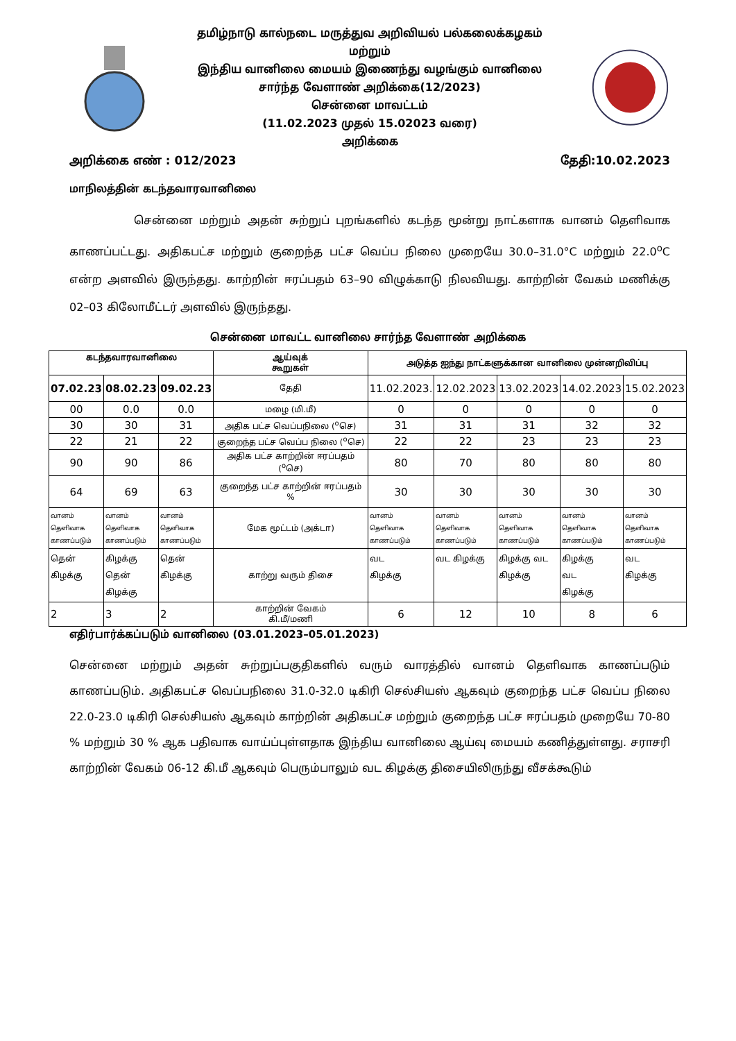தமிழ்நாடு கால்நடை மருத்துவ அறிவியல் பல்கலைக்கழகம்
மற்றும்
இந்திய வானிலை மையம் இணைந்து வழங்கும் வானிலை
சார்ந்த வேளாண் அறிக்கை(12/2023)
சென்னை மாவட்டம்
(11.02.2023 முதல் 15.02023 வரை)
அறிக்கை
அறிக்கை எண் : 012/2023 தேதி:10.02.2023
மாநிலத்தின் கடந்தவாரவானிலை
சென்னை மற்றும் அதன் சுற்றுப் புறங்களில் கடந்த மூன்று நாட்களாக வானம் தெளிவாக காணப்பட்டது. அதிகபட்ச மற்றும் குறைந்த பட்ச வெப்ப நிலை முறையே 30.0–31.0°C மற்றும் 22.0<sup>o</sup>C என்ற அளவில் இருந்தது. காற்றின் ஈரப்பதம் 63–90 விழுக்காடு நிலவியது. காற்றின் வேகம் மணிக்கு 02–03 கிலோமீட்டர் அளவில் இருந்தது.
சென்னை மாவட்ட வானிலை சார்ந்த வேளாண் அறிக்கை
| கடந்தவாரவானிலை | | | ஆய்வுக் கூறுகள் | அடுத்த ஐந்து நாட்களுக்கான வானிலை முன்னறிவிப்பு | | | | |
| --- | --- | --- | --- | --- | --- | --- | --- | --- |
| 07.02.23 | 08.02.23 | 09.02.23 | தேதி | 11.02.2023. | 12.02.2023 | 13.02.2023 | 14.02.2023 | 15.02.2023 |
| 00 | 0.0 | 0.0 | மழை (மி.மீ) | 0 | 0 | 0 | 0 | 0 |
| 30 | 30 | 31 | அதிக பட்ச வெப்பநிலை (<sup>o</sup>செ) | 31 | 31 | 31 | 32 | 32 |
| 22 | 21 | 22 | குறைந்த பட்ச வெப்ப நிலை (<sup>o</sup>செ) | 22 | 22 | 23 | 23 | 23 |
| 90 | 90 | 86 | அதிக பட்ச காற்றின் ஈரப்பதம் (<sup>o</sup>செ) | 80 | 70 | 80 | 80 | 80 |
| 64 | 69 | 63 | குறைந்த பட்ச காற்றின் ஈரப்பதம் % | 30 | 30 | 30 | 30 | 30 |
| வானம் தெளிவாக காணப்படும் | வானம் தெளிவாக காணப்படும் | வானம் தெளிவாக காணப்படும் | மேக மூட்டம் (அக்டா) | வானம் தெளிவாக காணப்படும் | வானம் தெளிவாக காணப்படும் | வானம் தெளிவாக காணப்படும் | வானம் தெளிவாக காணப்படும் | வானம் தெளிவாக காணப்படும் |
| தென் கிழக்கு | கிழக்கு தென் கிழக்கு | தென் கிழக்கு | காற்று வரும் திசை | வட கிழக்கு | வட கிழக்கு | கிழக்கு வட கிழக்கு | கிழக்கு வட கிழக்கு | வட கிழக்கு |
| 2 | 3 | 2 | காற்றின் வேகம் கி.மீ/மணி | 6 | 12 | 10 | 8 | 6 |
எதிர்பார்க்கப்படும் வானிலை (03.01.2023–05.01.2023)
சென்னை மற்றும் அதன் சுற்றுப்பகுதிகளில் வரும் வாரத்தில் வானம் தெளிவாக காணப்படும் காணப்படும். அதிகபட்ச வெப்பநிலை 31.0-32.0 டிகிரி செல்சியஸ் ஆகவும் குறைந்த பட்ச வெப்ப நிலை 22.0-23.0 டிகிரி செல்சியஸ் ஆகவும் காற்றின் அதிகபட்ச மற்றும் குறைந்த பட்ச ஈரப்பதம் முறையே 70-80 % மற்றும் 30 % ஆக பதிவாக வாய்ப்புள்ளதாக இந்திய வானிலை ஆய்வு மையம் கணித்துள்ளது. சராசரி காற்றின் வேகம் 06-12 கி.மீ ஆகவும் பெரும்பாலும் வட கிழக்கு திசையிலிருந்து வீசக்கூடும்